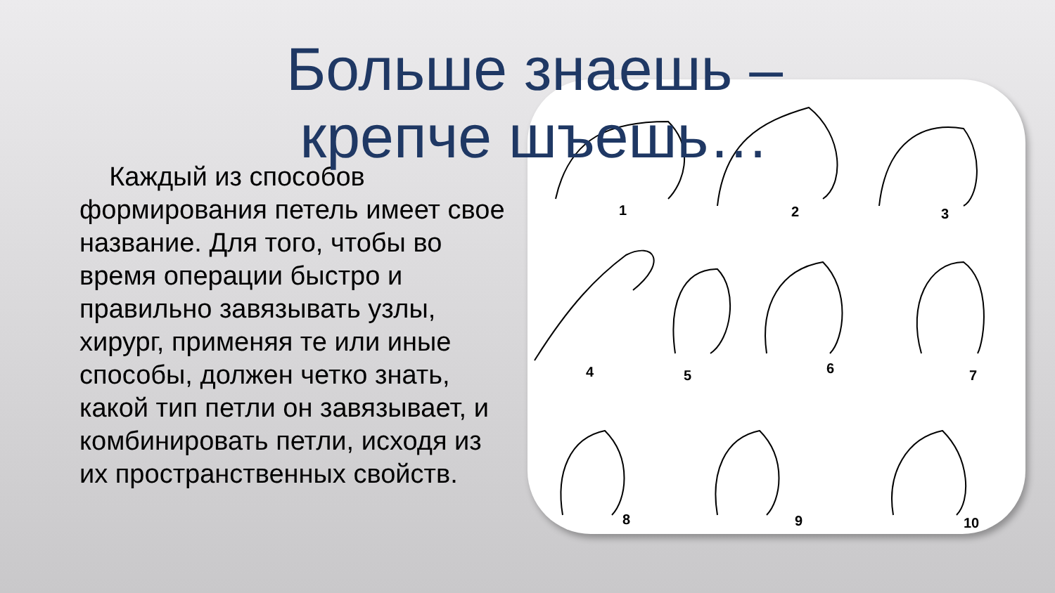Больше знаешь – крепче шъешь…
Каждый из способов формирования петель имеет свое название. Для того, чтобы во время операции быстро и правильно завязывать узлы, хирург, применяя те или иные способы, должен четко знать, какой тип петли он завязывает, и комбинировать петли, исходя из их пространственных свойств.
1 2 3
4 5 6 7
8 9 10